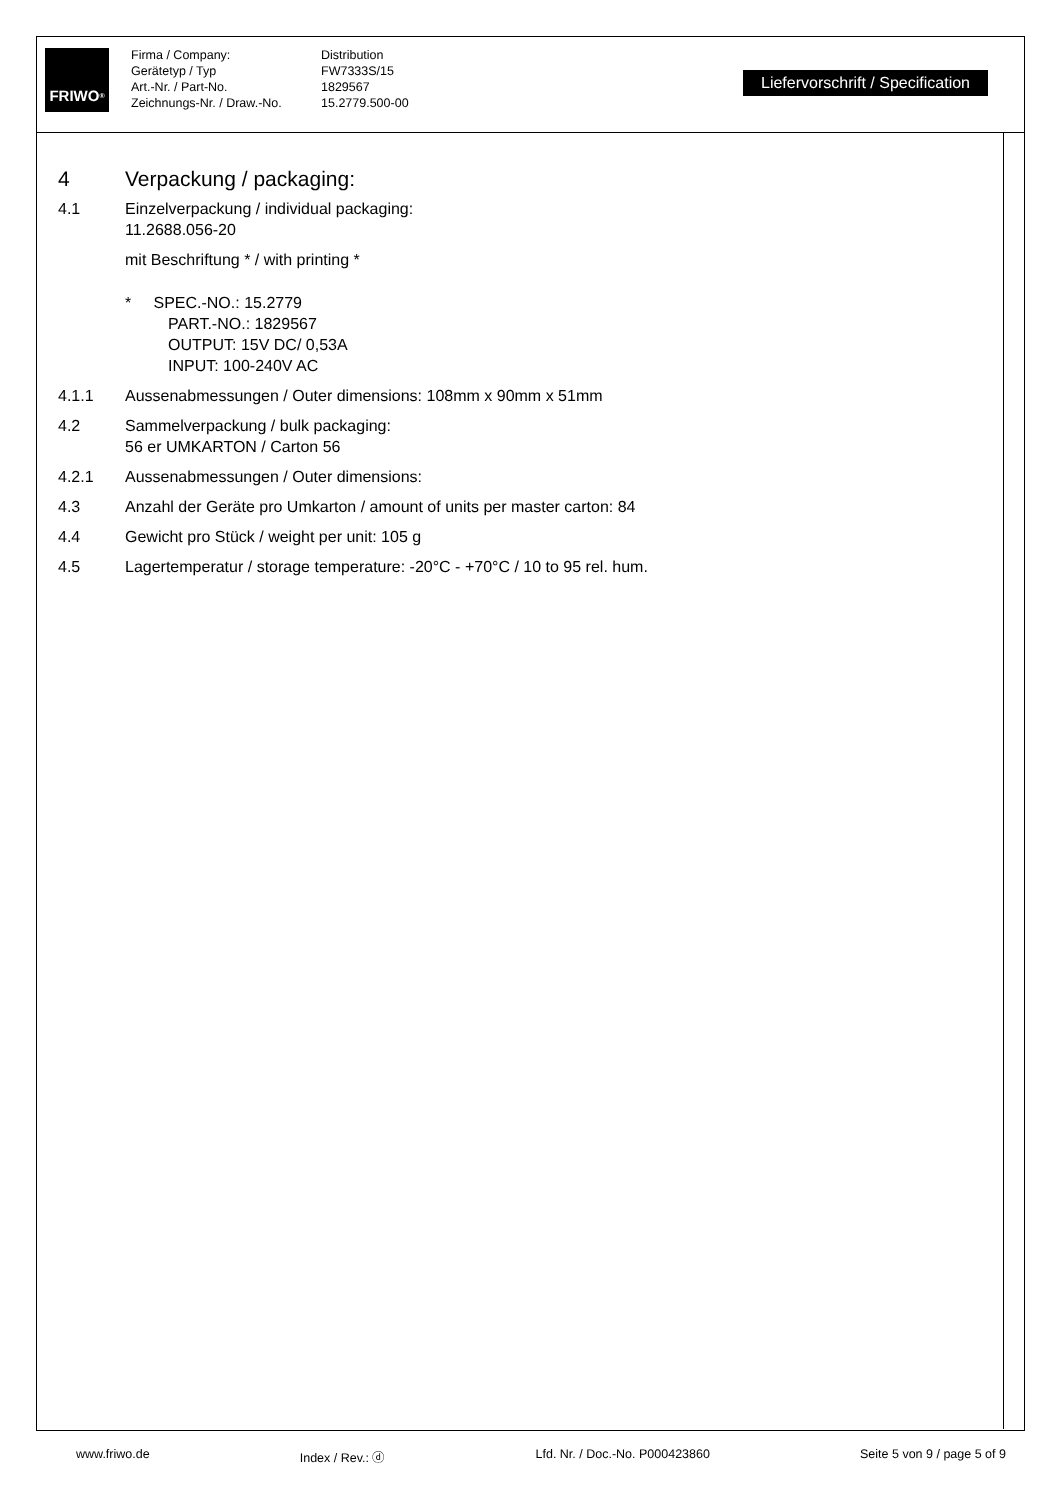FRIWO<sup>®</sup>
Firma / Company:
Gerätetyp / Typ
Art.-Nr. / Part-No.
Zeichnungs-Nr. / Draw.-No.
Distribution
FW7333S/15
1829567
15.2779.500-00
Liefervorschrift / Specification
4 Verpackung / packaging:
4.1 Einzelverpackung / individual packaging:
11.2688.056-20
mit Beschriftung * / with printing *
* SPEC.-NO.: 15.2779
PART.-NO.: 1829567
OUTPUT: 15V DC/ 0,53A
INPUT: 100-240V AC
4.1.1 Aussenabmessungen / Outer dimensions: 108mm x 90mm x 51mm
4.2 Sammelverpackung / bulk packaging:
56 er UMKARTON / Carton 56
4.2.1 Aussenabmessungen / Outer dimensions:
4.3 Anzahl der Geräte pro Umkarton / amount of units per master carton: 84
4.4 Gewicht pro Stück / weight per unit: 105 g
4.5 Lagertemperatur / storage temperature: -20°C - +70°C / 10 to 95 rel. hum.
www.friwo.de Index / Rev.: ⓓ Lfd. Nr. / Doc.-No. P000423860 Seite 5 von 9 / page 5 of 9